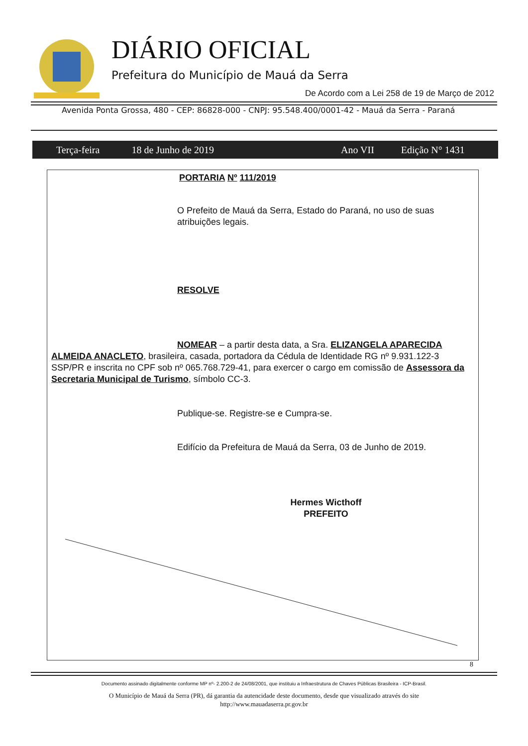DIÁRIO OFICIAL
Prefeitura do Município de Mauá da Serra
De Acordo com a Lei 258 de 19 de Março de 2012
Avenida Ponta Grossa, 480 - CEP: 86828-000 - CNPJ: 95.548.400/0001-42 - Mauá da Serra - Paraná
Terça-feira 18 de Junho de 2019 Ano VII Edição N° 1431
PORTARIA Nº 111/2019
O Prefeito de Mauá da Serra, Estado do Paraná, no uso de suas atribuições legais.
RESOLVE
NOMEAR – a partir desta data, a Sra. ELIZANGELA APARECIDA ALMEIDA ANACLETO, brasileira, casada, portadora da Cédula de Identidade RG nº 9.931.122-3 SSP/PR e inscrita no CPF sob nº 065.768.729-41, para exercer o cargo em comissão de Assessora da Secretaria Municipal de Turismo, símbolo CC-3.
Publique-se. Registre-se e Cumpra-se.
Edifício da Prefeitura de Mauá da Serra, 03 de Junho de 2019.
Hermes Wicthoff
PREFEITO
8
Documento assinado digitalmente conforme MP nº- 2.200-2 de 24/08/2001, que instituiu a Infraestrutura de Chaves Públicas Brasileira - ICP-Brasil.
O Município de Mauá da Serra (PR), dá garantia da autencidade deste documento, desde que visualizado através do site
http://www.mauadaserra.pr.gov.br